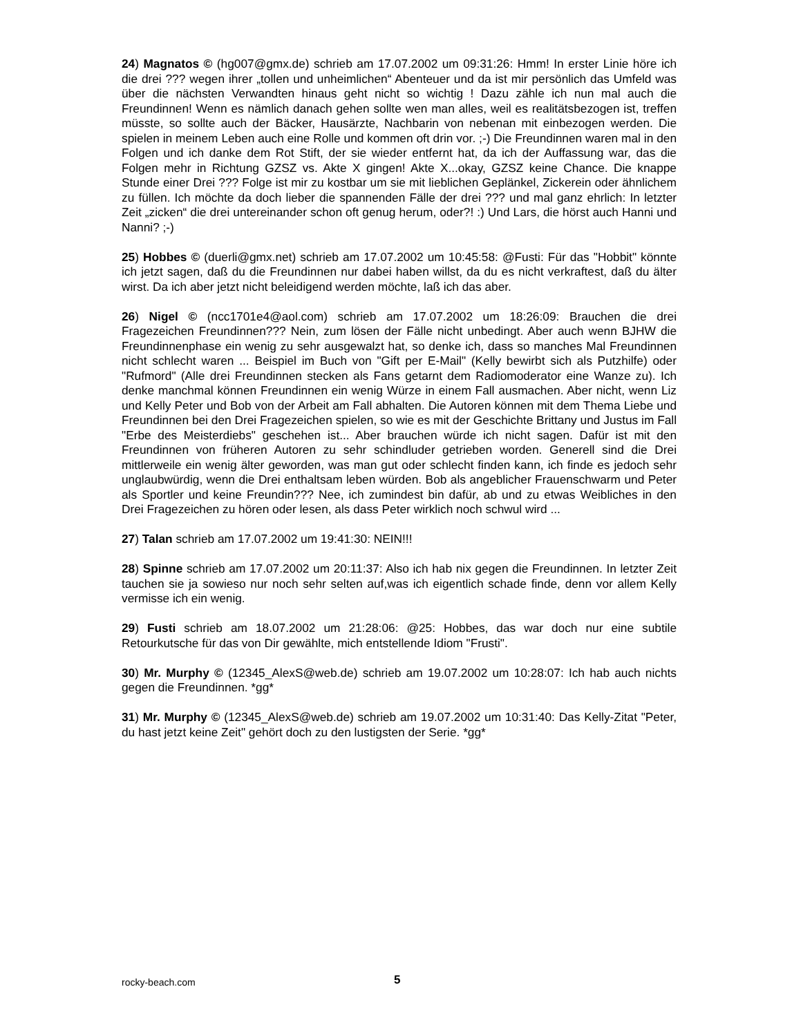24) Magnatos © (hg007@gmx.de) schrieb am 17.07.2002 um 09:31:26: Hmm! In erster Linie höre ich die drei ??? wegen ihrer „tollen und unheimlichen“ Abenteuer und da ist mir persönlich das Umfeld was über die nächsten Verwandten hinaus geht nicht so wichtig ! Dazu zähle ich nun mal auch die Freundinnen! Wenn es nämlich danach gehen sollte wen man alles, weil es realitätsbezogen ist, treffen müsste, so sollte auch der Bäcker, Hausärzte, Nachbarin von nebenan mit einbezogen werden. Die spielen in meinem Leben auch eine Rolle und kommen oft drin vor. ;-) Die Freundinnen waren mal in den Folgen und ich danke dem Rot Stift, der sie wieder entfernt hat, da ich der Auffassung war, das die Folgen mehr in Richtung GZSZ vs. Akte X gingen! Akte X...okay, GZSZ keine Chance. Die knappe Stunde einer Drei ??? Folge ist mir zu kostbar um sie mit lieblichen Geplänkel, Zickerein oder ähnlichem zu füllen. Ich möchte da doch lieber die spannenden Fälle der drei ??? und mal ganz ehrlich: In letzter Zeit „zicken“ die drei untereinander schon oft genug herum, oder?! :) Und Lars, die hörst auch Hanni und Nanni? ;-)
25) Hobbes © (duerli@gmx.net) schrieb am 17.07.2002 um 10:45:58: @Fusti: Für das "Hobbit" könnte ich jetzt sagen, daß du die Freundinnen nur dabei haben willst, da du es nicht verkraftest, daß du älter wirst. Da ich aber jetzt nicht beleidigend werden möchte, laß ich das aber.
26) Nigel © (ncc1701e4@aol.com) schrieb am 17.07.2002 um 18:26:09: Brauchen die drei Fragezeichen Freundinnen??? Nein, zum lösen der Fälle nicht unbedingt. Aber auch wenn BJHW die Freundinnenphase ein wenig zu sehr ausgewalzt hat, so denke ich, dass so manches Mal Freundinnen nicht schlecht waren ... Beispiel im Buch von "Gift per E-Mail" (Kelly bewirbt sich als Putzhilfe) oder "Rufmord" (Alle drei Freundinnen stecken als Fans getarnt dem Radiomoderator eine Wanze zu). Ich denke manchmal können Freundinnen ein wenig Würze in einem Fall ausmachen. Aber nicht, wenn Liz und Kelly Peter und Bob von der Arbeit am Fall abhalten. Die Autoren können mit dem Thema Liebe und Freundinnen bei den Drei Fragezeichen spielen, so wie es mit der Geschichte Brittany und Justus im Fall "Erbe des Meisterdiebs" geschehen ist... Aber brauchen würde ich nicht sagen. Dafür ist mit den Freundinnen von früheren Autoren zu sehr schindluder getrieben worden. Generell sind die Drei mittlerweile ein wenig älter geworden, was man gut oder schlecht finden kann, ich finde es jedoch sehr unglaubwürdig, wenn die Drei enthaltsam leben würden. Bob als angeblicher Frauenschwarm und Peter als Sportler und keine Freundin??? Nee, ich zumindest bin dafür, ab und zu etwas Weibliches in den Drei Fragezeichen zu hören oder lesen, als dass Peter wirklich noch schwul wird ...
27) Talan schrieb am 17.07.2002 um 19:41:30: NEIN!!!
28) Spinne schrieb am 17.07.2002 um 20:11:37: Also ich hab nix gegen die Freundinnen. In letzter Zeit tauchen sie ja sowieso nur noch sehr selten auf,was ich eigentlich schade finde, denn vor allem Kelly vermisse ich ein wenig.
29) Fusti schrieb am 18.07.2002 um 21:28:06: @25: Hobbes, das war doch nur eine subtile Retourkutsche für das von Dir gewählte, mich entstellende Idiom "Frusti".
30) Mr. Murphy © (12345_AlexS@web.de) schrieb am 19.07.2002 um 10:28:07: Ich hab auch nichts gegen die Freundinnen. *gg*
31) Mr. Murphy © (12345_AlexS@web.de) schrieb am 19.07.2002 um 10:31:40: Das Kelly-Zitat "Peter, du hast jetzt keine Zeit" gehört doch zu den lustigsten der Serie. *gg*
rocky-beach.com 5